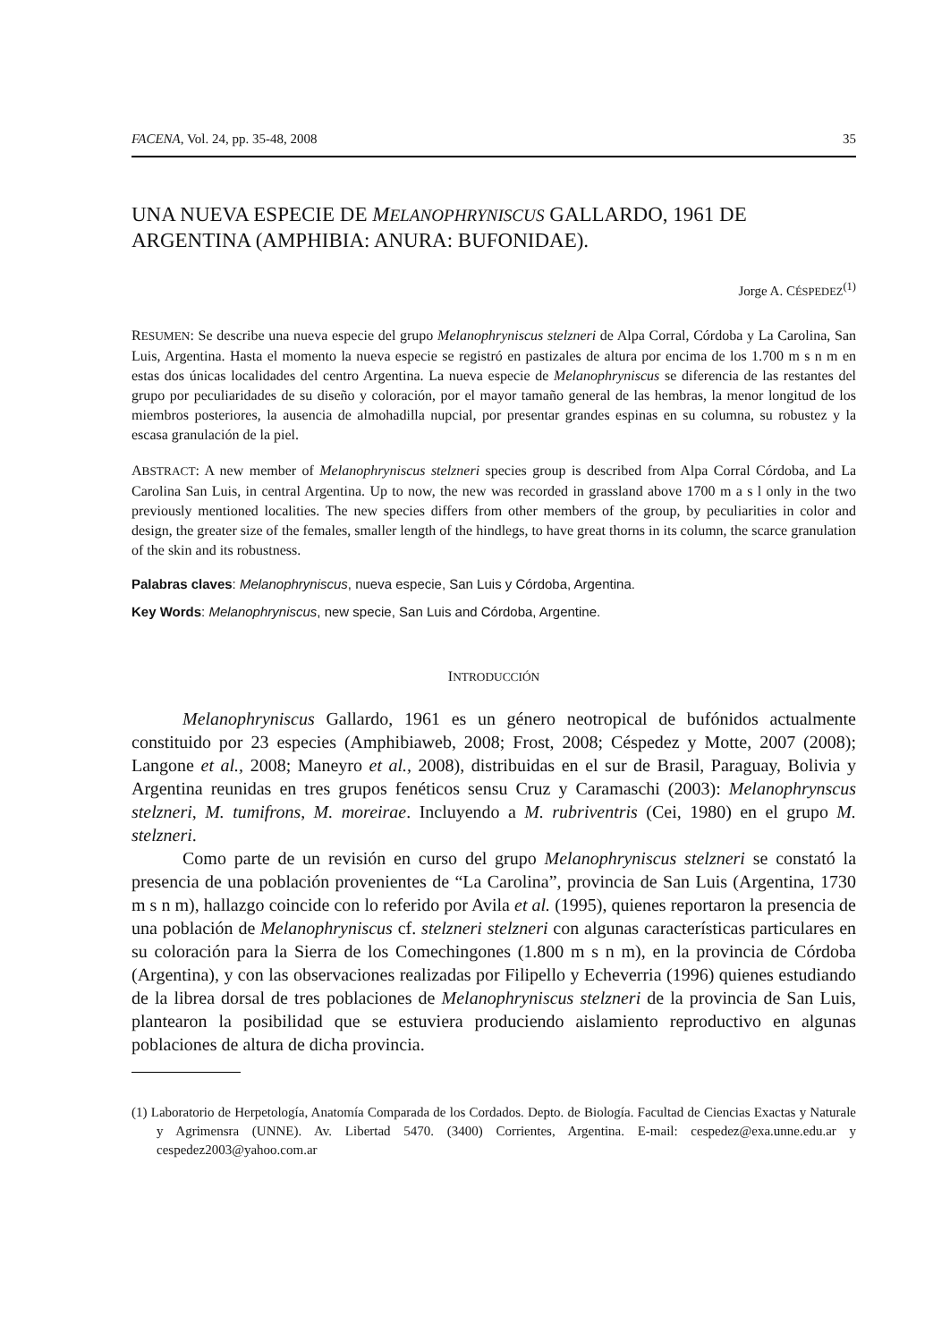FACENA, Vol. 24, pp. 35-48, 2008 35
UNA NUEVA ESPECIE DE MELANOPHRYNISCUS GALLARDO, 1961 DE ARGENTINA (AMPHIBIA: ANURA: BUFONIDAE).
Jorge A. CÉSPEDEZ<sup>(1)</sup>
RESUMEN: Se describe una nueva especie del grupo Melanophryniscus stelzneri de Alpa Corral, Córdoba y La Carolina, San Luis, Argentina. Hasta el momento la nueva especie se registró en pastizales de altura por encima de los 1.700 m s n m en estas dos únicas localidades del centro Argentina. La nueva especie de Melanophryniscus se diferencia de las restantes del grupo por peculiaridades de su diseño y coloración, por el mayor tamaño general de las hembras, la menor longitud de los miembros posteriores, la ausencia de almohadilla nupcial, por presentar grandes espinas en su columna, su robustez y la escasa granulación de la piel.
ABSTRACT: A new member of Melanophryniscus stelzneri species group is described from Alpa Corral Córdoba, and La Carolina San Luis, in central Argentina. Up to now, the new was recorded in grassland above 1700 m a s l only in the two previously mentioned localities. The new species differs from other members of the group, by peculiarities in color and design, the greater size of the females, smaller length of the hindlegs, to have great thorns in its column, the scarce granulation of the skin and its robustness.
Palabras claves: Melanophryniscus, nueva especie, San Luis y Córdoba, Argentina.
Key Words: Melanophryniscus, new specie, San Luis and Córdoba, Argentine.
INTRODUCCIÓN
Melanophryniscus Gallardo, 1961 es un género neotropical de bufónidos actualmente constituido por 23 especies (Amphibiaweb, 2008; Frost, 2008; Céspedez y Motte, 2007 (2008); Langone et al., 2008; Maneyro et al., 2008), distribuidas en el sur de Brasil, Paraguay, Bolivia y Argentina reunidas en tres grupos fenéticos sensu Cruz y Caramaschi (2003): Melanophrynscus stelzneri, M. tumifrons, M. moreirae. Incluyendo a M. rubriventris (Cei, 1980) en el grupo M. stelzneri.
Como parte de un revisión en curso del grupo Melanophryniscus stelzneri se constató la presencia de una población provenientes de “La Carolina”, provincia de San Luis (Argentina, 1730 m s n m), hallazgo coincide con lo referido por Avila et al. (1995), quienes reportaron la presencia de una población de Melanophryniscus cf. stelzneri stelzneri con algunas características particulares en su coloración para la Sierra de los Comechingones (1.800 m s n m), en la provincia de Córdoba (Argentina), y con las observaciones realizadas por Filipello y Echeverria (1996) quienes estudiando de la librea dorsal de tres poblaciones de Melanophryniscus stelzneri de la provincia de San Luis, plantearon la posibilidad que se estuviera produciendo aislamiento reproductivo en algunas poblaciones de altura de dicha provincia.
(1) Laboratorio de Herpetología, Anatomía Comparada de los Cordados. Depto. de Biología. Facultad de Ciencias Exactas y Naturale y Agrimensra (UNNE). Av. Libertad 5470. (3400) Corrientes, Argentina. E-mail: cespedez@exa.unne.edu.ar y cespedez2003@yahoo.com.ar